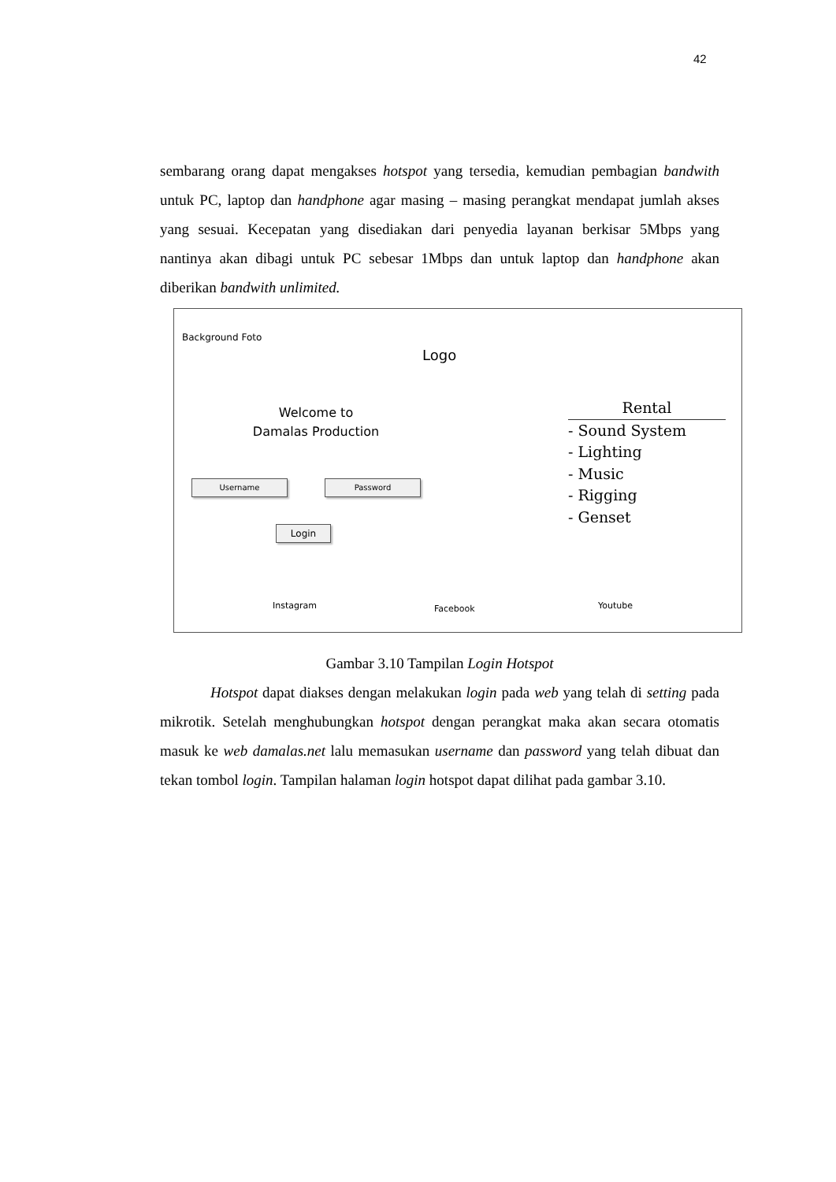42
sembarang orang dapat mengakses hotspot yang tersedia, kemudian pembagian bandwith untuk PC, laptop dan handphone agar masing – masing perangkat mendapat jumlah akses yang sesuai. Kecepatan yang disediakan dari penyedia layanan berkisar 5Mbps yang nantinya akan dibagi untuk PC sebesar 1Mbps dan untuk laptop dan handphone akan diberikan bandwith unlimited.
Background Foto
Logo
Welcome to
Damalas Production
Username Password
Login
Rental
- Sound System
- Lighting
- Music
- Rigging
- Genset
Instagram Facebook Youtube
Gambar 3.10 Tampilan Login Hotspot
Hotspot dapat diakses dengan melakukan login pada web yang telah di setting pada mikrotik. Setelah menghubungkan hotspot dengan perangkat maka akan secara otomatis masuk ke web damalas.net lalu memasukan username dan password yang telah dibuat dan tekan tombol login. Tampilan halaman login hotspot dapat dilihat pada gambar 3.10.